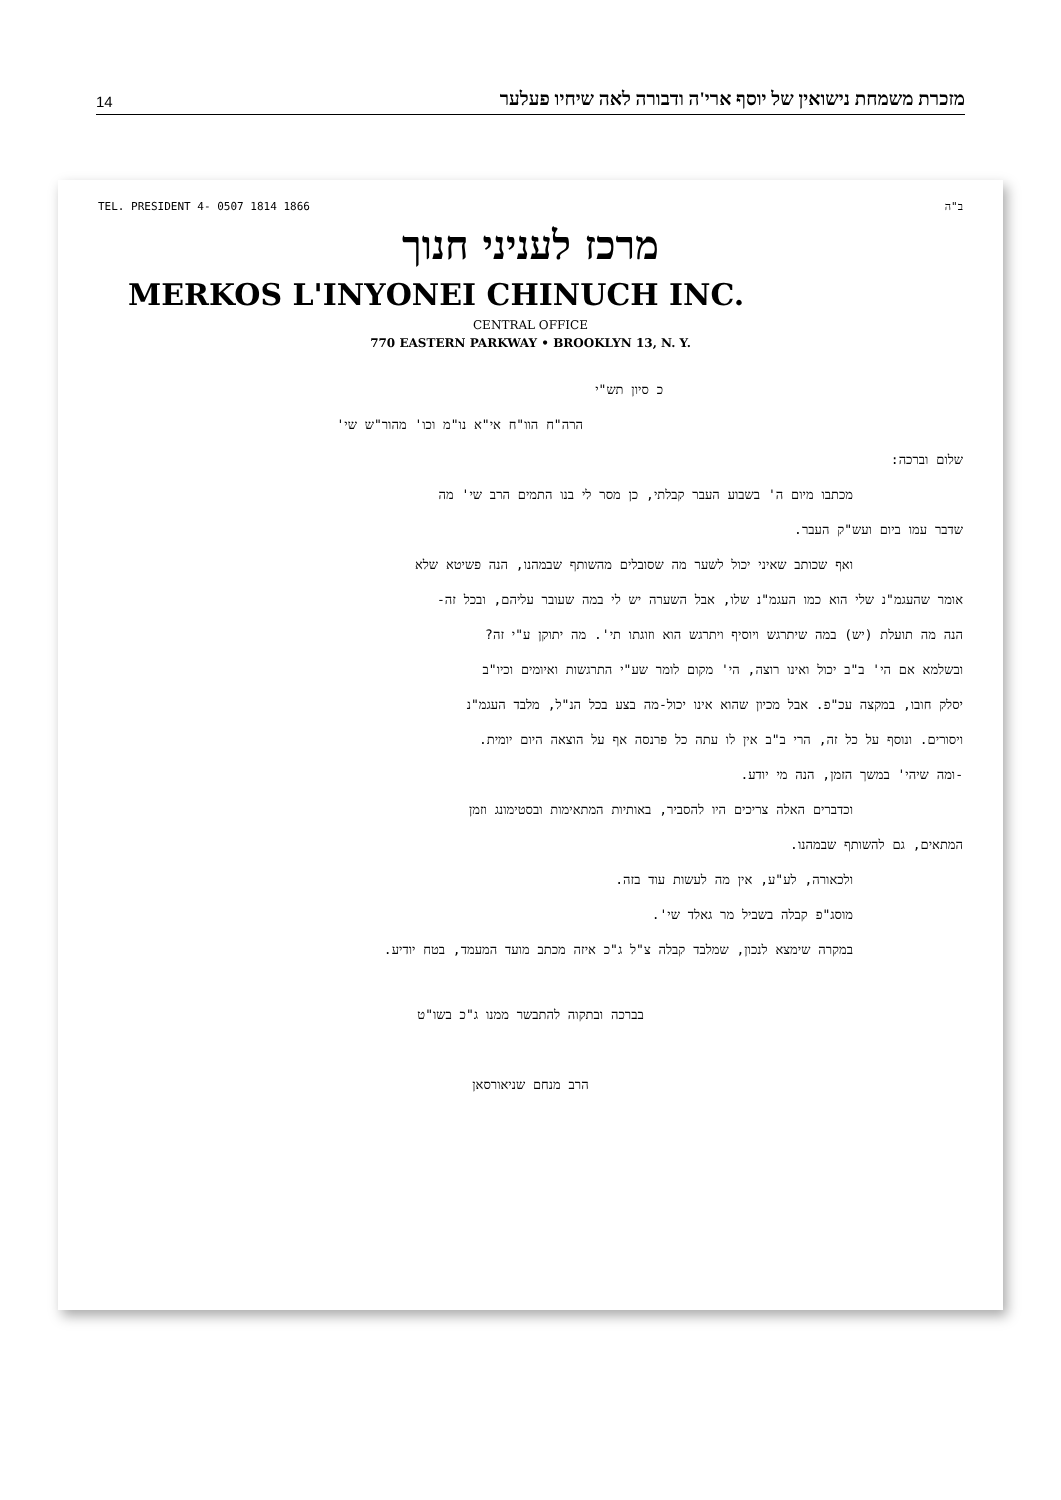14 מזכרת משמחת נישואין של יוסף ארי'ה ודבורה לאה שיחיו פעלער
TEL. PRESIDENT 4- 0507 1814 1866 ב"ה
מרכז לעניני חנוך
MERKOS L'INYONEI CHINUCH INC.
CENTRAL OFFICE
770 EASTERN PARKWAY • BROOKLYN 13, N. Y.
כ סיון תש"י
הרה"ח הוו"ח אי"א נו"מ וכו' מהור"ש שי'
שלום וברכה:
מכתבו מיום ה' בשבוע העבר קבלתי, כן מסר לי בנו התמים הרב שי' מה
שדבר עמו ביום ועש"ק העבר.
ואף שכותב שאיני יכול לשער מה שסובלים מהשותף שבמהנו, הנה פשיטא שלא
אומר שהעגמ"נ שלי הוא כמו העגמ"נ שלו, אבל השערה יש לי במה שעובר עליהם, ובכל זה-
הנה מה תועלת (יש) במה שיתרגש ויוסיף ויתרגש הוא וזוגתו תי'. מה יתוקן ע"י זה?
ובשלמא אם הי' ב"ב יכול ואינו רוצה, הי' מקום לומר שע"י התרגשות ואיומים וכיו"ב
יסלק חובו, במקצה עכ"פ. אבל מכיון שהוא אינו יכול-מה בצע בכל הנ"ל, מלבד העגמ"נ
ויסורים. ונוסף על כל זה, הרי ב"ב אין לו עתה כל פרנסה אף על הוצאה היום יומית.
-ומה שיהי' במשך הזמן, הנה מי יודע.
וכדברים האלה צריכים היו להסביר, באותיות המתאימות ובסטימונג וזמן
המתאים, גם להשותף שבמהנו.
ולכאורה, לע"ע, אין מה לעשות עוד בזה.
מוסג"פ קבלה בשביל מר גאלד שי'.
במקרה שימצא לנכון, שמלבד קבלה צ"ל ג"כ איזה מכתב מועד המעמד, בטח יודיע.
בברכה ובתקוה להתבשר ממנו ג"כ בשו"ט
הרב מנחם שניאורסאן